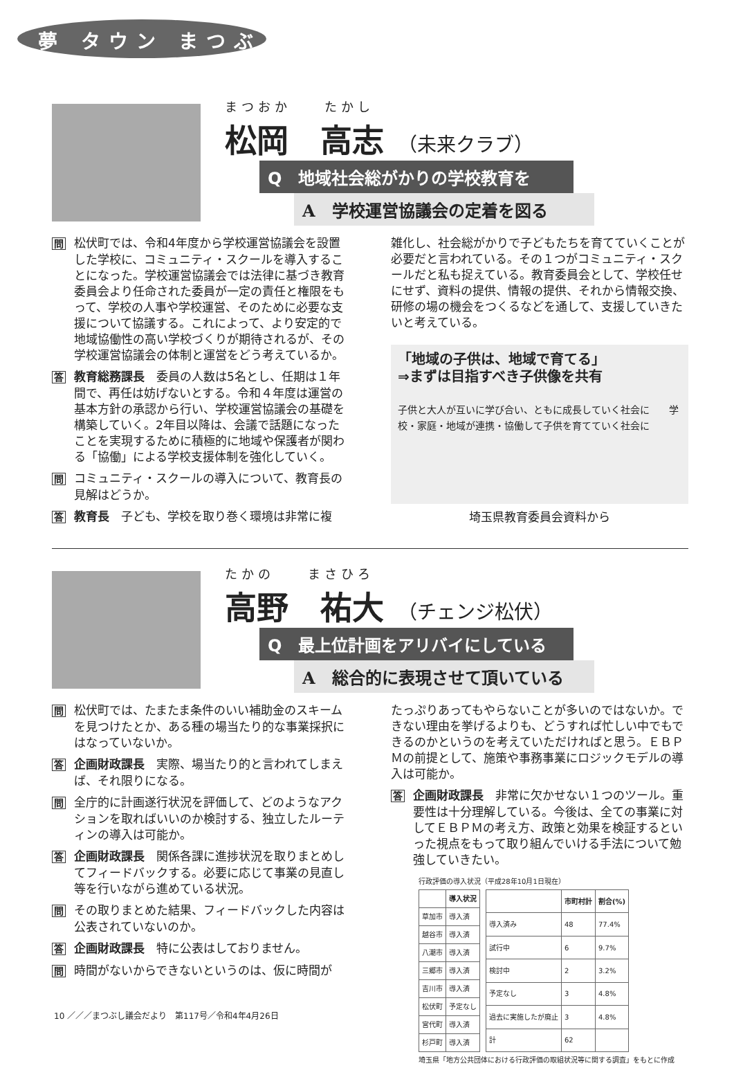夢 タウン まつぶし
まつおか　　たかし
松岡　高志 （未来クラブ）
Q　地域社会総がかりの学校教育を
A　学校運営協議会の定着を図る
問松伏町では、令和4年度から学校運営協議会を設置した学校に、コミュニティ・スクールを導入することになった。学校運営協議会では法律に基づき教育委員会より任命された委員が一定の責任と権限をもって、学校の人事や学校運営、そのために必要な支援について協議する。これによって、より安定的で地域協働性の高い学校づくりが期待されるが、その学校運営協議会の体制と運営をどう考えているか。
答教育総務課長　委員の人数は5名とし、任期は１年間で、再任は妨げないとする。令和４年度は運営の基本方針の承認から行い、学校運営協議会の基礎を構築していく。2年目以降は、会議で話題になったことを実現するために積極的に地域や保護者が関わる「協働」による学校支援体制を強化していく。
問コミュニティ・スクールの導入について、教育長の見解はどうか。
答教育長　子ども、学校を取り巻く環境は非常に複
雑化し、社会総がかりで子どもたちを育てていくことが必要だと言われている。その１つがコミュニティ・スクールだと私も捉えている。教育委員会として、学校任せにせず、資料の提供、情報の提供、それから情報交換、研修の場の機会をつくるなどを通して、支援していきたいと考えている。
「地域の子供は、地域で育てる」
⇒まずは目指すべき子供像を共有
子供と大人が互いに学び合い、ともに成長していく社会に　　学校・家庭・地域が連携・協働して子供を育てていく社会に
埼玉県教育委員会資料から
たかの　　まさひろ
高野　祐大 （チェンジ松伏）
Q　最上位計画をアリバイにしている
A　総合的に表現させて頂いている
問松伏町では、たまたま条件のいい補助金のスキームを見つけたとか、ある種の場当たり的な事業採択にはなっていないか。
答企画財政課長　実際、場当たり的と言われてしまえば、それ限りになる。
問全庁的に計画遂行状況を評価して、どのようなアクションを取ればいいのか検討する、独立したルーティンの導入は可能か。
答企画財政課長　関係各課に進捗状況を取りまとめしてフィードバックする。必要に応じて事業の見直し等を行いながら進めている状況。
問その取りまとめた結果、フィードバックした内容は公表されていないのか。
答企画財政課長　特に公表はしておりません。
問時間がないからできないというのは、仮に時間が
たっぷりあってもやらないことが多いのではないか。できない理由を挙げるよりも、どうすれば忙しい中でもできるのかというのを考えていただければと思う。ＥＢＰＭの前提として、施策や事務事業にロジックモデルの導入は可能か。
答企画財政課長　非常に欠かせない１つのツール。重要性は十分理解している。今後は、全ての事業に対してＥＢＰＭの考え方、政策と効果を検証するといった視点をもって取り組んでいける手法について勉強していきたい。
行政評価の導入状況（平成28年10月1日現在）
| | 導入状況 |
| --- | --- |
| 草加市 | 導入済 |
| 越谷市 | 導入済 |
| 八潮市 | 導入済 |
| 三郷市 | 導入済 |
| 吉川市 | 導入済 |
| 松伏町 | 予定なし |
| 宮代町 | 導入済 |
| 杉戸町 | 導入済 |
| | 市町村計 | 割合(%) |
| --- | --- | --- |
| 導入済み | 48 | 77.4% |
| 試行中 | 6 | 9.7% |
| 検討中 | 2 | 3.2% |
| 予定なし | 3 | 4.8% |
| 過去に実施したが廃止 | 3 | 4.8% |
| 計 | 62 | |
埼玉県「地方公共団体における行政評価の取組状況等に関する調査」をもとに作成
10 ／／／まつぶし議会だより　第117号／令和4年4月26日